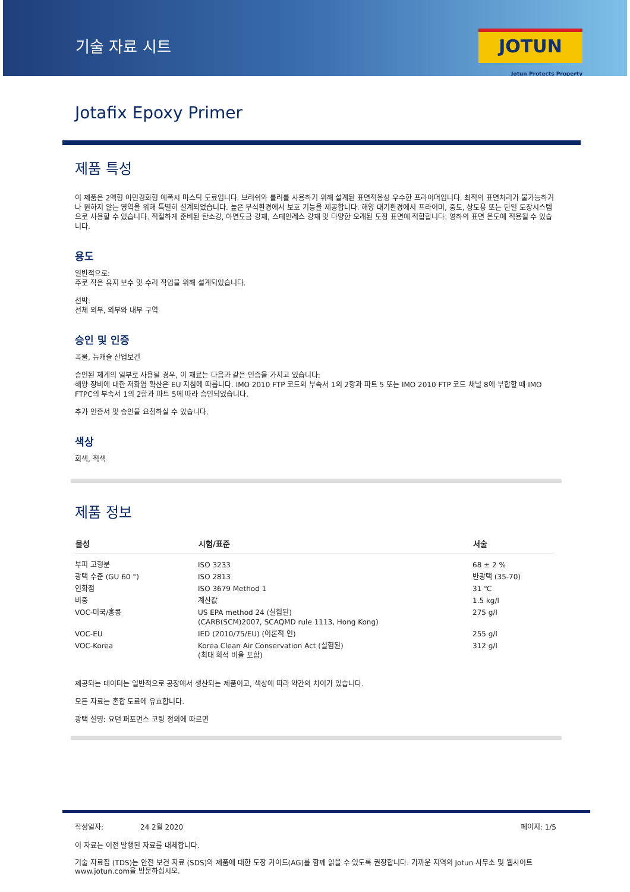기술 자료 시트
JOTUN
Jotun Protects Property
Jotafix Epoxy Primer
제품 특성
이 제품은 2액형 아민경화형 에폭시 마스틱 도료입니다. 브러쉬와 롤러를 사용하기 위해 설계된 표면적응성 우수한 프라이머입니다. 최적의 표면처리가 불가능하거나 원하지 않는 영역을 위해 특별히 설계되었습니다. 높은 부식환경에서 보호 기능을 제공합니다. 해양 대기환경에서 프라이머, 중도, 상도용 또는 단일 도장시스템으로 사용할 수 있습니다. 적절하게 준비된 탄소강, 아연도금 강재, 스테인레스 강재 및 다양한 오래된 도장 표면에 적합합니다. 영하의 표면 온도에 적용될 수 있습니다.
용도
일반적으로:
주로 작은 유지 보수 및 수리 작업을 위해 설계되었습니다.
선박:
선체 외부, 외부와 내부 구역
승인 및 인증
곡물, 뉴캐슬 산업보건
승인된 체계의 일부로 사용될 경우, 이 재료는 다음과 같은 인증을 가지고 있습니다:
해양 장비에 대한 저화염 확산은 EU 지침에 따릅니다. IMO 2010 FTP 코드의 부속서 1의 2항과 파트 5 또는 IMO 2010 FTP 코드 채널 8에 부합할 때 IMO FTPC의 부속서 1의 2항과 파트 5에 따라 승인되었습니다.
추가 인증서 및 승인을 요청하실 수 있습니다.
색상
회색, 적색
제품 정보
| 물성 | 시험/표준 | 서술 |
| --- | --- | --- |
| 부피 고형분 | ISO 3233 | 68 ± 2 % |
| 광택 수준 (GU 60 °) | ISO 2813 | 반광택 (35-70) |
| 인화점 | ISO 3679 Method 1 | 31 ℃ |
| 비중 | 계산값 | 1.5 kg/l |
| VOC-미국/홍콩 | US EPA method 24 (실험된) (CARB(SCM)2007, SCAQMD rule 1113, Hong Kong) | 275 g/l |
| VOC-EU | IED (2010/75/EU) (이론적 인) | 255 g/l |
| VOC-Korea | Korea Clean Air Conservation Act (실험된) (최대 희석 비율 포함) | 312 g/l |
제공되는 데이터는 일반적으로 공장에서 생산되는 제품이고, 색상에 따라 약간의 차이가 있습니다.
모든 자료는 혼합 도료에 유효합니다.
광택 설명: 요턴 퍼포먼스 코팅 정의에 따르면
작성일자: 24 2월 2020 페이지: 1/5
이 자료는 이전 발행된 자료를 대체합니다.
기술 자료집 (TDS)는 안전 보건 자료 (SDS)와 제품에 대한 도장 가이드(AG)를 함께 읽을 수 있도록 권장합니다. 가까운 지역의 Jotun 사무소 및 웹사이트 www.jotun.com을 방문하십시오.